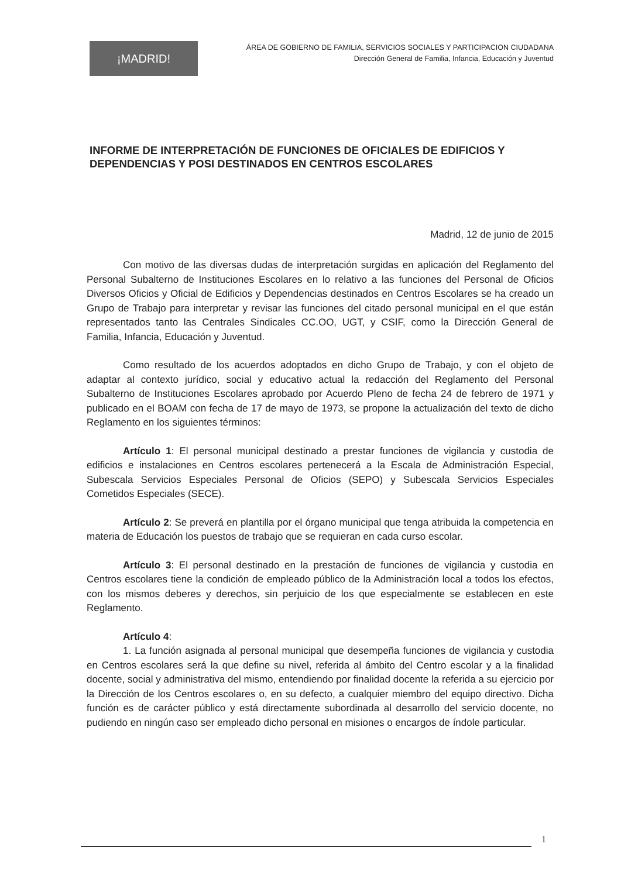¡MADRID!
ÁREA DE GOBIERNO DE FAMILIA, SERVICIOS SOCIALES Y PARTICIPACION CIUDADANA
Dirección General de Familia, Infancia, Educación y Juventud
INFORME DE INTERPRETACIÓN DE FUNCIONES DE OFICIALES DE EDIFICIOS Y DEPENDENCIAS Y POSI DESTINADOS EN CENTROS ESCOLARES
Madrid, 12 de junio de 2015
Con motivo de las diversas dudas de interpretación surgidas en aplicación del Reglamento del Personal Subalterno de Instituciones Escolares en lo relativo a las funciones del Personal de Oficios Diversos Oficios y Oficial de Edificios y Dependencias destinados en Centros Escolares se ha creado un Grupo de Trabajo para interpretar y revisar las funciones del citado personal municipal en el que están representados tanto las Centrales Sindicales CC.OO, UGT, y CSIF, como la Dirección General de Familia, Infancia, Educación y Juventud.
Como resultado de los acuerdos adoptados en dicho Grupo de Trabajo, y con el objeto de adaptar al contexto jurídico, social y educativo actual la redacción del Reglamento del Personal Subalterno de Instituciones Escolares aprobado por Acuerdo Pleno de fecha 24 de febrero de 1971 y publicado en el BOAM con fecha de 17 de mayo de 1973, se propone la actualización del texto de dicho Reglamento en los siguientes términos:
Artículo 1: El personal municipal destinado a prestar funciones de vigilancia y custodia de edificios e instalaciones en Centros escolares pertenecerá a la Escala de Administración Especial, Subescala Servicios Especiales Personal de Oficios (SEPO) y Subescala Servicios Especiales Cometidos Especiales (SECE).
Artículo 2: Se preverá en plantilla por el órgano municipal que tenga atribuida la competencia en materia de Educación los puestos de trabajo que se requieran en cada curso escolar.
Artículo 3: El personal destinado en la prestación de funciones de vigilancia y custodia en Centros escolares tiene la condición de empleado público de la Administración local a todos los efectos, con los mismos deberes y derechos, sin perjuicio de los que especialmente se establecen en este Reglamento.
Artículo 4:
1. La función asignada al personal municipal que desempeña funciones de vigilancia y custodia en Centros escolares será la que define su nivel, referida al ámbito del Centro escolar y a la finalidad docente, social y administrativa del mismo, entendiendo por finalidad docente la referida a su ejercicio por la Dirección de los Centros escolares o, en su defecto, a cualquier miembro del equipo directivo. Dicha función es de carácter público y está directamente subordinada al desarrollo del servicio docente, no pudiendo en ningún caso ser empleado dicho personal en misiones o encargos de índole particular.
1